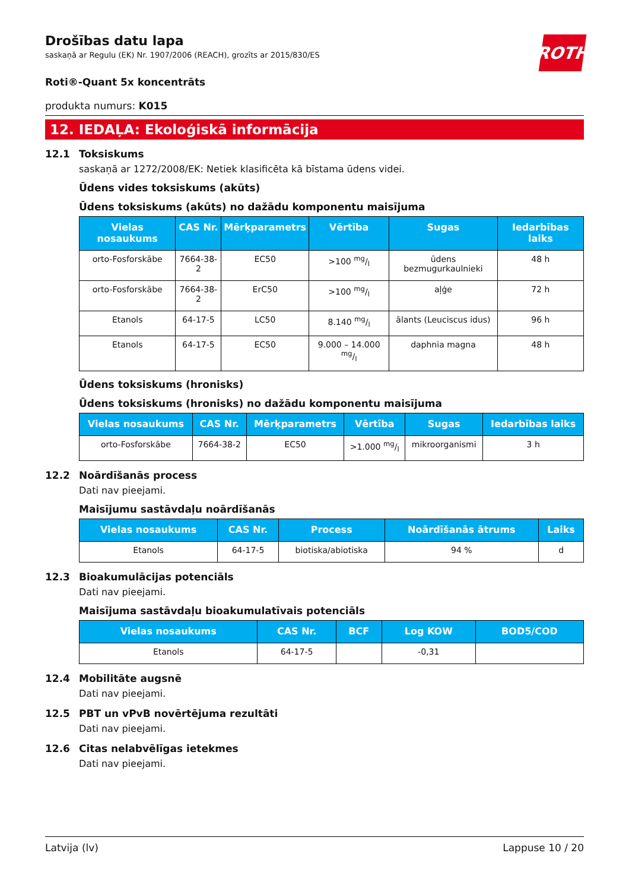ROTH
Drošības datu lapa
saskaņā ar Regulu (EK) Nr. 1907/2006 (REACH), grozīts ar 2015/830/ES
Roti®-Quant 5x koncentrāts
produkta numurs: K015
12. IEDAĻA: Ekoloģiskā informācija
12.1 Toksiskums
saskaņā ar 1272/2008/EK: Netiek klasificēta kā bīstama ūdens videi.
Ūdens vides toksiskums (akūts)
Ūdens toksiskums (akūts) no dažādu komponentu maisījuma
| Vielas nosaukums | CAS Nr. | Mērķparametrs | Vērtība | Sugas | Iedarbības laiks |
| --- | --- | --- | --- | --- | --- |
| orto-Fosforskābe | 7664-38-2 | EC50 | >100 mg/l | ūdens bezmugurkaulnieki | 48 h |
| orto-Fosforskābe | 7664-38-2 | ErC50 | >100 mg/l | aļģe | 72 h |
| Etanols | 64-17-5 | LC50 | 8.140 mg/l | ālants (Leuciscus idus) | 96 h |
| Etanols | 64-17-5 | EC50 | 9.000 – 14.000 mg/l | daphnia magna | 48 h |
Ūdens toksiskums (hronisks)
Ūdens toksiskums (hronisks) no dažādu komponentu maisījuma
| Vielas nosaukums | CAS Nr. | Mērķparametrs | Vērtība | Sugas | Iedarbības laiks |
| --- | --- | --- | --- | --- | --- |
| orto-Fosforskābe | 7664-38-2 | EC50 | >1.000 mg/l | mikroorganismi | 3 h |
12.2 Noārdīšanās process
Dati nav pieejami.
Maisījumu sastāvdaļu noārdīšanās
| Vielas nosaukums | CAS Nr. | Process | Noārdīšanās ātrums | Laiks |
| --- | --- | --- | --- | --- |
| Etanols | 64-17-5 | biotiska/abiotiska | 94 % | d |
12.3 Bioakumulācijas potenciāls
Dati nav pieejami.
Maisījuma sastāvdaļu bioakumulatīvais potenciāls
| Vielas nosaukums | CAS Nr. | BCF | Log KOW | BOD5/COD |
| --- | --- | --- | --- | --- |
| Etanols | 64-17-5 | | -0,31 | |
12.4 Mobilitāte augsnē
Dati nav pieejami.
12.5 PBT un vPvB novērtējuma rezultāti
Dati nav pieejami.
12.6 Citas nelabvēlīgas ietekmes
Dati nav pieejami.
Latvija (lv) Lappuse 10 / 20